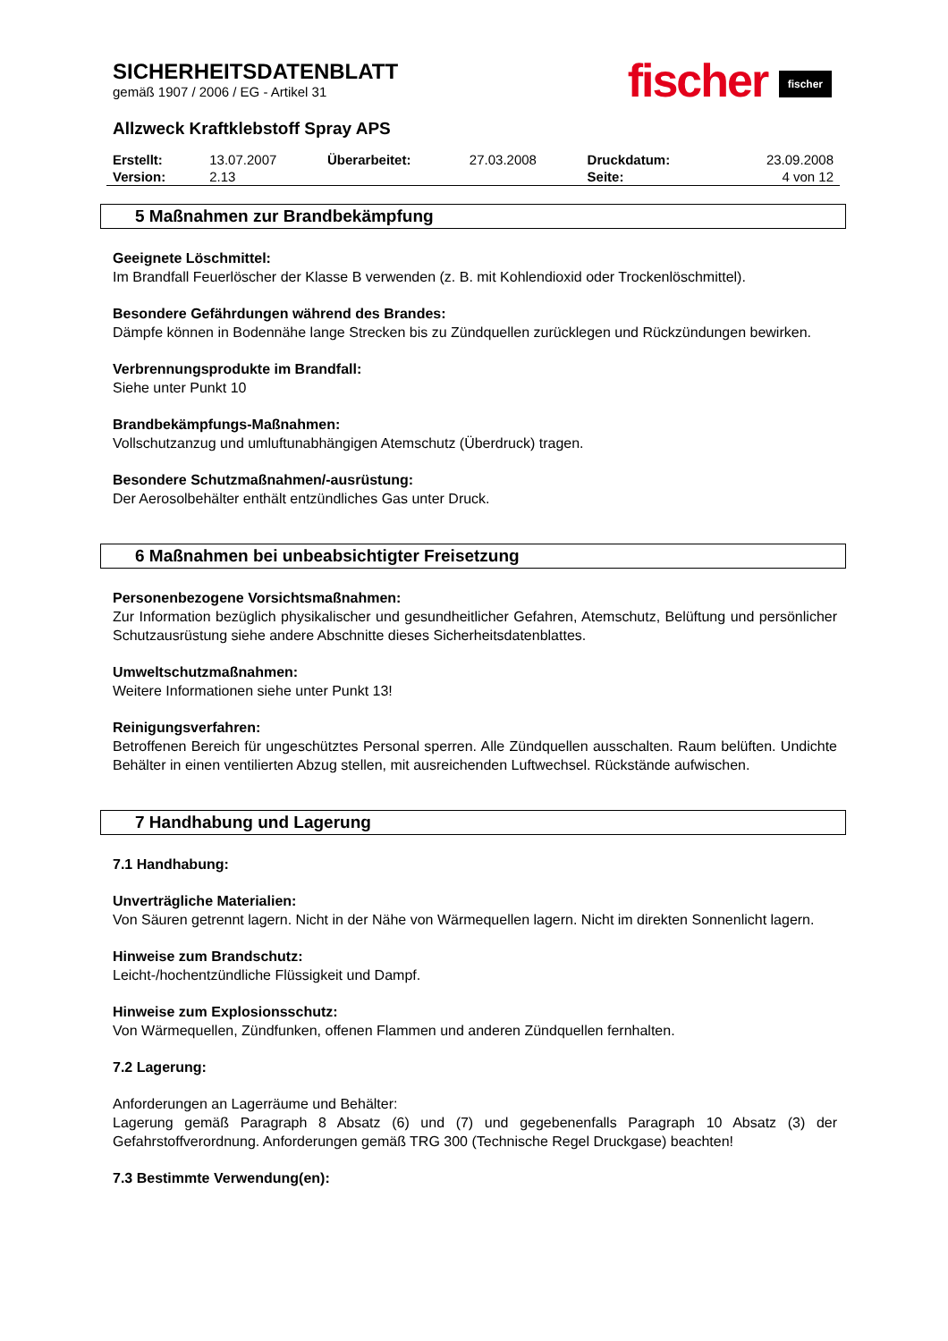fischer fischer
SICHERHEITSDATENBLATT
gemäß 1907 / 2006 / EG - Artikel 31
Allzweck Kraftklebstoff Spray APS
| Erstellt: | 13.07.2007 | Überarbeitet: | 27.03.2008 | Druckdatum: | 23.09.2008 |
| Version: | 2.13 | | | Seite: | 4 von 12 |
5 Maßnahmen zur Brandbekämpfung
Geeignete Löschmittel:
Im Brandfall Feuerlöscher der Klasse B verwenden (z. B. mit Kohlendioxid oder Trockenlöschmittel).
Besondere Gefährdungen während des Brandes:
Dämpfe können in Bodennähe lange Strecken bis zu Zündquellen zurücklegen und Rückzündungen bewirken.
Verbrennungsprodukte im Brandfall:
Siehe unter Punkt 10
Brandbekämpfungs-Maßnahmen:
Vollschutzanzug und umluftunabhängigen Atemschutz (Überdruck) tragen.
Besondere Schutzmaßnahmen/-ausrüstung:
Der Aerosolbehälter enthält entzündliches Gas unter Druck.
6 Maßnahmen bei unbeabsichtigter Freisetzung
Personenbezogene Vorsichtsmaßnahmen:
Zur Information bezüglich physikalischer und gesundheitlicher Gefahren, Atemschutz, Belüftung und persönlicher Schutzausrüstung siehe andere Abschnitte dieses Sicherheitsdatenblattes.
Umweltschutzmaßnahmen:
Weitere Informationen siehe unter Punkt 13!
Reinigungsverfahren:
Betroffenen Bereich für ungeschütztes Personal sperren. Alle Zündquellen ausschalten. Raum belüften. Undichte Behälter in einen ventilierten Abzug stellen, mit ausreichenden Luftwechsel. Rückstände aufwischen.
7 Handhabung und Lagerung
7.1 Handhabung:
Unverträgliche Materialien:
Von Säuren getrennt lagern. Nicht in der Nähe von Wärmequellen lagern. Nicht im direkten Sonnenlicht lagern.
Hinweise zum Brandschutz:
Leicht-/hochentzündliche Flüssigkeit und Dampf.
Hinweise zum Explosionsschutz:
Von Wärmequellen, Zündfunken, offenen Flammen und anderen Zündquellen fernhalten.
7.2 Lagerung:
Anforderungen an Lagerräume und Behälter:
Lagerung gemäß Paragraph 8 Absatz (6) und (7) und gegebenenfalls Paragraph 10 Absatz (3) der Gefahrstoffverordnung. Anforderungen gemäß TRG 300 (Technische Regel Druckgase) beachten!
7.3 Bestimmte Verwendung(en):